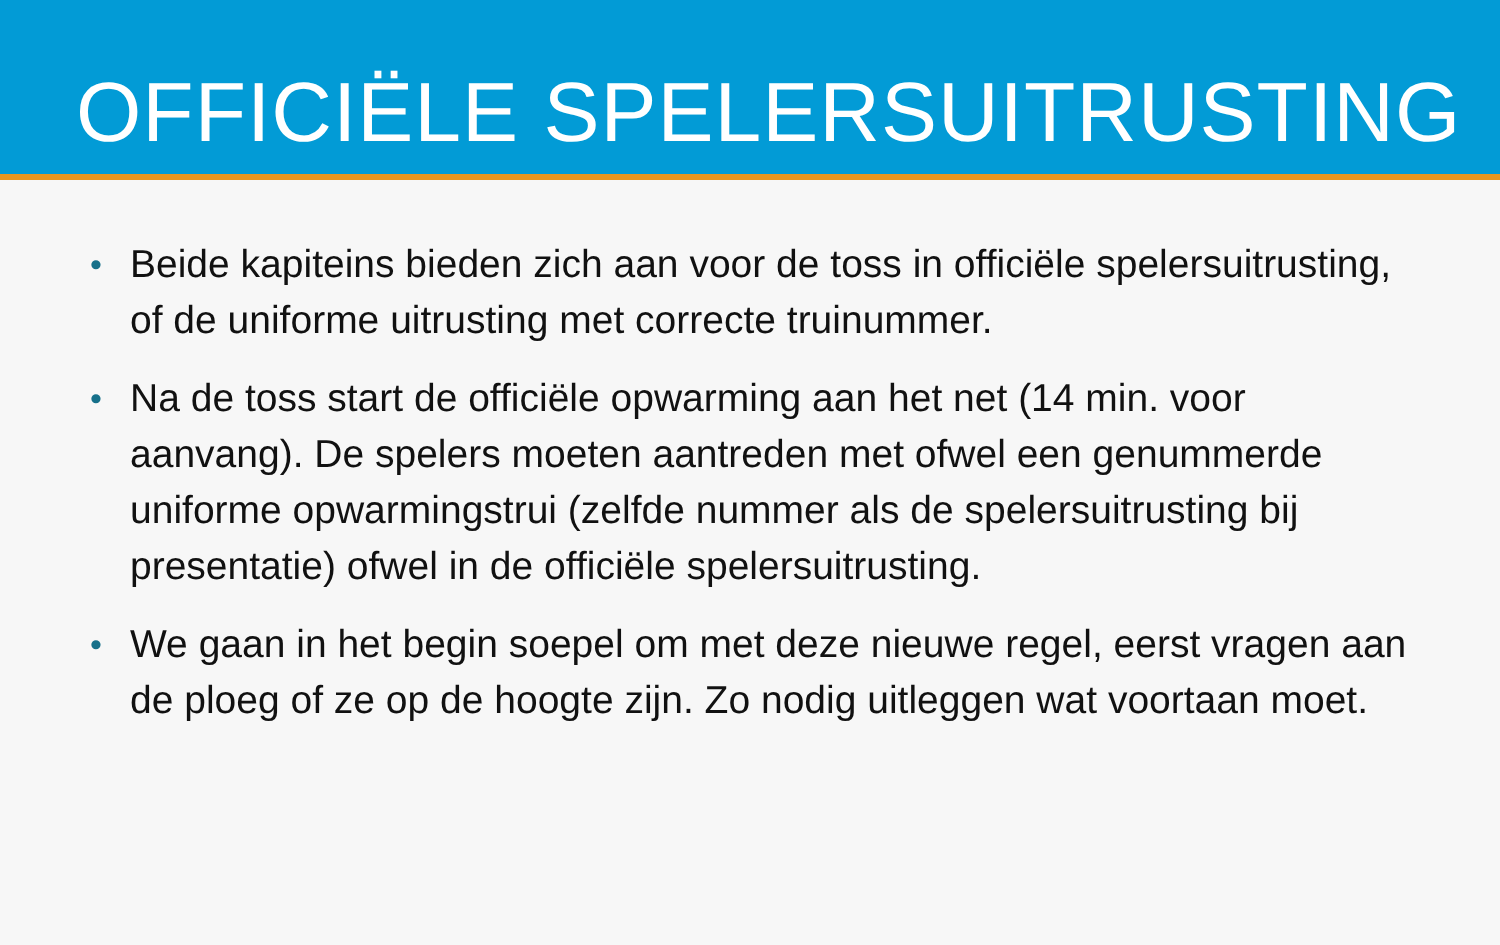OFFICIËLE SPELERSUITRUSTING
• Beide kapiteins bieden zich aan voor de toss in officiële spelersuitrusting, of de uniforme uitrusting met correcte truinummer.
• Na de toss start de officiële opwarming aan het net (14 min. voor aanvang). De spelers moeten aantreden met ofwel een genummerde uniforme opwarmingstrui (zelfde nummer als de spelersuitrusting bij presentatie) ofwel in de officiële spelersuitrusting.
• We gaan in het begin soepel om met deze nieuwe regel, eerst vragen aan de ploeg of ze op de hoogte zijn. Zo nodig uitleggen wat voortaan moet.